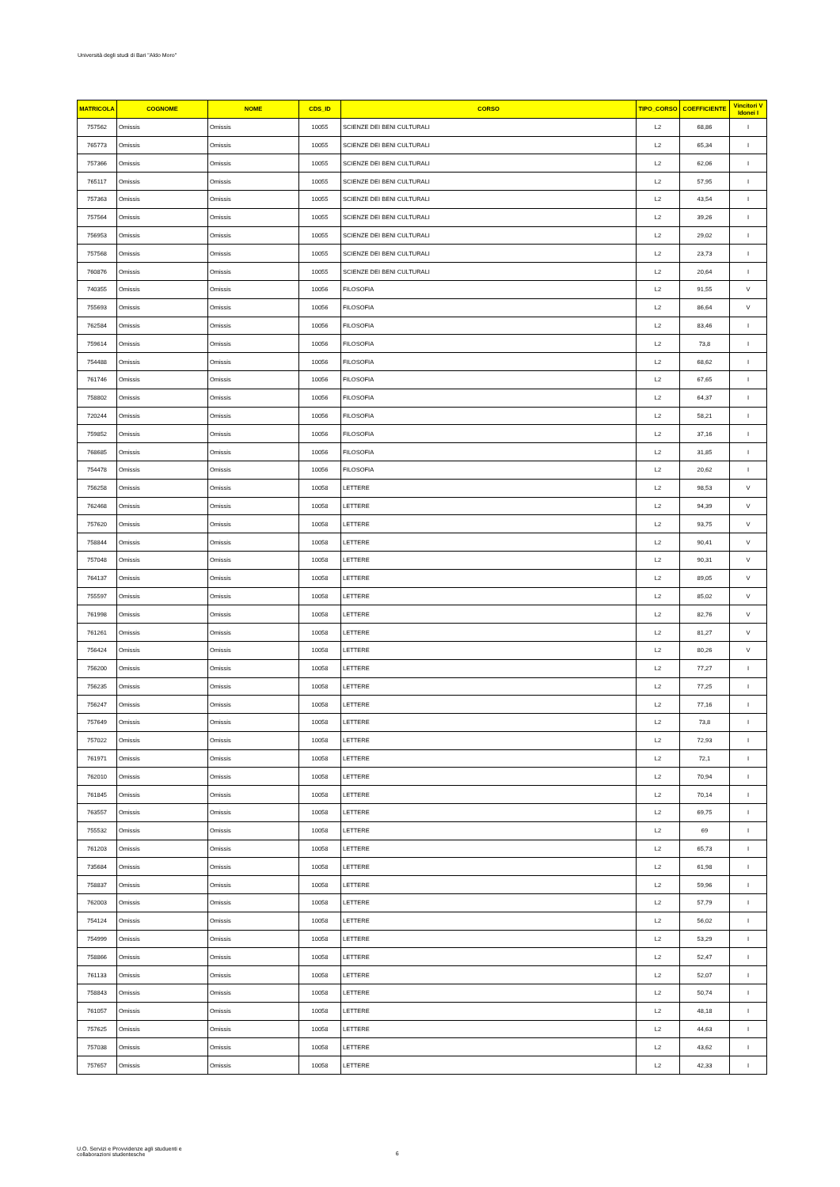Università degli studi di Bari "Aldo Moro"
| MATRICOLA | COGNOME | NOME | CDS_ID | CORSO | TIPO_CORSO | COEFFICIENTE | Vincitori V Idonei I |
| --- | --- | --- | --- | --- | --- | --- | --- |
| 757562 | Omissis | Omissis | 10055 | SCIENZE DEI BENI CULTURALI | L2 | 68,86 | I |
| 765773 | Omissis | Omissis | 10055 | SCIENZE DEI BENI CULTURALI | L2 | 65,34 | I |
| 757366 | Omissis | Omissis | 10055 | SCIENZE DEI BENI CULTURALI | L2 | 62,06 | I |
| 765117 | Omissis | Omissis | 10055 | SCIENZE DEI BENI CULTURALI | L2 | 57,95 | I |
| 757363 | Omissis | Omissis | 10055 | SCIENZE DEI BENI CULTURALI | L2 | 43,54 | I |
| 757564 | Omissis | Omissis | 10055 | SCIENZE DEI BENI CULTURALI | L2 | 39,26 | I |
| 756953 | Omissis | Omissis | 10055 | SCIENZE DEI BENI CULTURALI | L2 | 29,02 | I |
| 757568 | Omissis | Omissis | 10055 | SCIENZE DEI BENI CULTURALI | L2 | 23,73 | I |
| 760876 | Omissis | Omissis | 10055 | SCIENZE DEI BENI CULTURALI | L2 | 20,64 | I |
| 740355 | Omissis | Omissis | 10056 | FILOSOFIA | L2 | 91,55 | V |
| 755693 | Omissis | Omissis | 10056 | FILOSOFIA | L2 | 86,64 | V |
| 762584 | Omissis | Omissis | 10056 | FILOSOFIA | L2 | 83,46 | I |
| 759614 | Omissis | Omissis | 10056 | FILOSOFIA | L2 | 73,8 | I |
| 754488 | Omissis | Omissis | 10056 | FILOSOFIA | L2 | 68,62 | I |
| 761746 | Omissis | Omissis | 10056 | FILOSOFIA | L2 | 67,65 | I |
| 758802 | Omissis | Omissis | 10056 | FILOSOFIA | L2 | 64,37 | I |
| 720244 | Omissis | Omissis | 10056 | FILOSOFIA | L2 | 58,21 | I |
| 759852 | Omissis | Omissis | 10056 | FILOSOFIA | L2 | 37,16 | I |
| 768685 | Omissis | Omissis | 10056 | FILOSOFIA | L2 | 31,85 | I |
| 754478 | Omissis | Omissis | 10056 | FILOSOFIA | L2 | 20,62 | I |
| 756258 | Omissis | Omissis | 10058 | LETTERE | L2 | 98,53 | V |
| 762468 | Omissis | Omissis | 10058 | LETTERE | L2 | 94,39 | V |
| 757620 | Omissis | Omissis | 10058 | LETTERE | L2 | 93,75 | V |
| 758844 | Omissis | Omissis | 10058 | LETTERE | L2 | 90,41 | V |
| 757048 | Omissis | Omissis | 10058 | LETTERE | L2 | 90,31 | V |
| 764137 | Omissis | Omissis | 10058 | LETTERE | L2 | 89,05 | V |
| 755597 | Omissis | Omissis | 10058 | LETTERE | L2 | 85,02 | V |
| 761998 | Omissis | Omissis | 10058 | LETTERE | L2 | 82,76 | V |
| 761261 | Omissis | Omissis | 10058 | LETTERE | L2 | 81,27 | V |
| 756424 | Omissis | Omissis | 10058 | LETTERE | L2 | 80,26 | V |
| 756200 | Omissis | Omissis | 10058 | LETTERE | L2 | 77,27 | I |
| 756235 | Omissis | Omissis | 10058 | LETTERE | L2 | 77,25 | I |
| 756247 | Omissis | Omissis | 10058 | LETTERE | L2 | 77,16 | I |
| 757649 | Omissis | Omissis | 10058 | LETTERE | L2 | 73,8 | I |
| 757022 | Omissis | Omissis | 10058 | LETTERE | L2 | 72,93 | I |
| 761971 | Omissis | Omissis | 10058 | LETTERE | L2 | 72,1 | I |
| 762010 | Omissis | Omissis | 10058 | LETTERE | L2 | 70,94 | I |
| 761845 | Omissis | Omissis | 10058 | LETTERE | L2 | 70,14 | I |
| 763557 | Omissis | Omissis | 10058 | LETTERE | L2 | 69,75 | I |
| 755532 | Omissis | Omissis | 10058 | LETTERE | L2 | 69 | I |
| 761203 | Omissis | Omissis | 10058 | LETTERE | L2 | 65,73 | I |
| 735684 | Omissis | Omissis | 10058 | LETTERE | L2 | 61,98 | I |
| 758837 | Omissis | Omissis | 10058 | LETTERE | L2 | 59,96 | I |
| 762003 | Omissis | Omissis | 10058 | LETTERE | L2 | 57,79 | I |
| 754124 | Omissis | Omissis | 10058 | LETTERE | L2 | 56,02 | I |
| 754999 | Omissis | Omissis | 10058 | LETTERE | L2 | 53,29 | I |
| 758866 | Omissis | Omissis | 10058 | LETTERE | L2 | 52,47 | I |
| 761133 | Omissis | Omissis | 10058 | LETTERE | L2 | 52,07 | I |
| 758843 | Omissis | Omissis | 10058 | LETTERE | L2 | 50,74 | I |
| 761057 | Omissis | Omissis | 10058 | LETTERE | L2 | 48,18 | I |
| 757625 | Omissis | Omissis | 10058 | LETTERE | L2 | 44,63 | I |
| 757038 | Omissis | Omissis | 10058 | LETTERE | L2 | 43,62 | I |
| 757657 | Omissis | Omissis | 10058 | LETTERE | L2 | 42,33 | I |
U.O. Servizi e Provvidenze agli studuenti e
collaborazioni studentesche
6